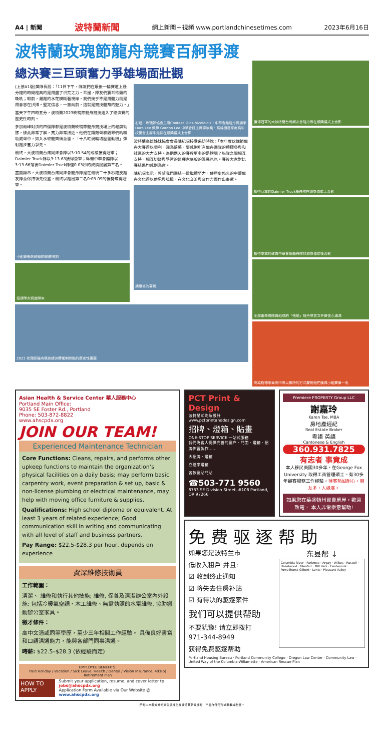A4 | 新聞 波特蘭新聞 網上新聞＋視頻 www.portlandchinesetimes.com 2023年6月16日
波特蘭玫瑰節龍舟競賽百舸爭渡
總決賽三巨頭奮力爭雄場面壯觀
(上接A1版)樊隊長說：「11日下午，隊友們在最後一輪賽道上幾分鐘的時間裡真的是用盡了洪荒之力。耳邊，隊友們震耳欲聾的嘶吼；眼前，濺起的水花模糊著視線，我們幾乎不是用體力而是用意志在拼搏。堅定信念、一直向前，這就是競技體育的魅力。」
當天下午四時五分，波特蘭2023玫瑰節龍舟競技進入了總決賽的歷史性時刻。
參加巔峰對決的四個隊都是波特蘭玫瑰節龍舟競技場上的老牌勁旅，彼此非常了解，實力非常接近。他們在鑼鼓聲和觀眾們吶喊助威聲中，如入水蛟龍齊頭並發，「十八缸渦輪增壓發動機」彈射起步奮力爭先。
最終，大波特蘭台灣同鄉會隊以3:10.54的成績獲得冠軍；Daimler Truck隊以3:13.63獲得亞軍；砵崙中華會館隊以3:13.66落後Daimler Truck隊僅0.03秒的成績屈居第三名。
畫面顯示，大波特蘭台灣同鄉會龍舟隊是在最後二十多秒鐘反超友隊並保持領先位置，最終以超出第二名0:03.09的優勢奪得冠軍。
小組賽衝刺終點的致勝時刻
迎接隊友凱旋歸來
右起：玫瑰節協會主席Contesa Diaz-Nicolaidis，中華會館龍舟隊旗手Dara Lee 教練 Gordon Lee 中華會館主席李汝堯、高雄樹德家商高中校董會主席朱元祥在頒獎儀式上合影
波特蘭高雄姊妹協會會長陳紀昭接受采訪時說：「本年度玫瑰節龍舟大賽得以順利、圓滿落幕，要感謝所有龍舟團隊的積極參與和社區的大力支持。為期兩天的賽程更多的是體現了船隊之間相互支持、相互切磋與學習的這種家庭般的溫馨氛氛。賽後大家對比賽結果均感到滿意。」
陳紀昭表示，希望我們團結一致繼續努力，使歷史悠久的中華龍舟文化得以傳承與弘揚，在文化交流與合作方面作出奉獻。
摘旗後的喜悅
2023 玫瑰節龍舟競技總決賽衝刺終點的歷史性畫面
獲得冠軍的大波特蘭台灣鄉友會龍舟隊在頒獎儀式上合影
獲得亞軍的Daimler Truck龍舟隊在頒獎儀式上合影
獲得季軍的砵崙中華會館龍舟隊於頒獎儀式後合影
全部由華裔隊員組成的「弛焰」龍舟隊首次參賽信心滿滿
高雄樹德家商高中隊以獨特的方式慶祝她們獲得小組賽第一名
Asian Health & Service Center 華人服務中心
Portland Main Office:
9035 SE Foster Rd., Portland
Phone: 503-872-8822
www.ahscpdx.org
JOIN OUR TEAM!
Experienced Maintenance Technician
Core Functions: Cleans, repairs, and performs other upkeep functions to maintain the organization’s physical facilities on a daily basis; may perform basic carpentry work, event preparation & set up, basic & non-license plumbing or electrical maintenance, may help with moving office furniture & supplies.
Qualifications: High school diploma or equivalent. At least 3 years of related experience; Good communication skill in writing and communicating with all level of staff and business partners.
Pay Range: $22.5-$28.3 per hour, depends on experience
資深維修技術員
工作範圍：
清潔、 維修和執行其他技能; 維修, 保養及清潔辦公室內外設施: 包括冷暖氣空調、木工維修、無需執照的水電維修, 協助搬動辦公室家具。
徵才條件：
高中文憑或同等學歷，至少三年相關工作經驗。 具備良好書寫和口語溝通能力，能與各部門同事溝通。
時薪: $22.5–$28.3 (依經驗而定)
EMPLOYEE BENEFITS:
Paid Holiday / Vacation / Sick Leave, Health / Dental / Vision Insurance, 403(b) Retirement Plan
HOW TO APPLY
Submit your application, resume, and cover letter to jobs@ahscpdx.org
Application Form Available via Our Website @ www.ahscpdx.org
PCT Print & Design
波特蘭印刷及設計 www.pctprintanddesign.com
招牌、燈箱、貼畫
ONE-STOP SERVICE 一站式服務
我們為客人提供完善的窗户、門面、燈箱、招牌佈置製作……
大招牌．燈箱
立體字燈箱
各款窗貼門貼
☎503-771 9560
8733 SE Division Street, #108 Portland, OR 97266
Premiere PROPERTY Group LLC
謝嘉玲
Karen Tse, MBA
房地產經紀
Real Estate Broker
粵語 英語
Cantonese & English
360.931.7825
有志者 事竟成
本人移民美國30多年，在George Fox University 取得工商管理碩士。有30多年顧客服務工作經驗，待客熱誠耐心，朋友多，人緣廣。
如果您在華盛頓州買賣房屋，歡迎致電， 本人非常樂意幫助!
免 费 驱 逐 帮 助
如果您是波特兰市
低收入租戶 并且:
☑ 收到终止通知
☑ 将失去住房补贴
☑ 有待决的驱逐案件
我们可以提供帮助
不要犹豫! 请立即拨打
971-344-8949
获得免费驱逐帮助
东县帮 ↓
Columbia River · Parkrose · Argay · Wilkes · Russell · Hazelwood · Glenfair · Mill Park · Centennial · Powellhurst-Gilbert · Lents · Pleasant Valley
Portland Housing Bureau · Portland Community College · Oregon Law Center · Community Law · United Way of the Columbia-Willamette · American Rescue Plan
所有由本報設計的廣告版權全屬波特蘭新聞擁有，不能作任何形式轉載或刊登。